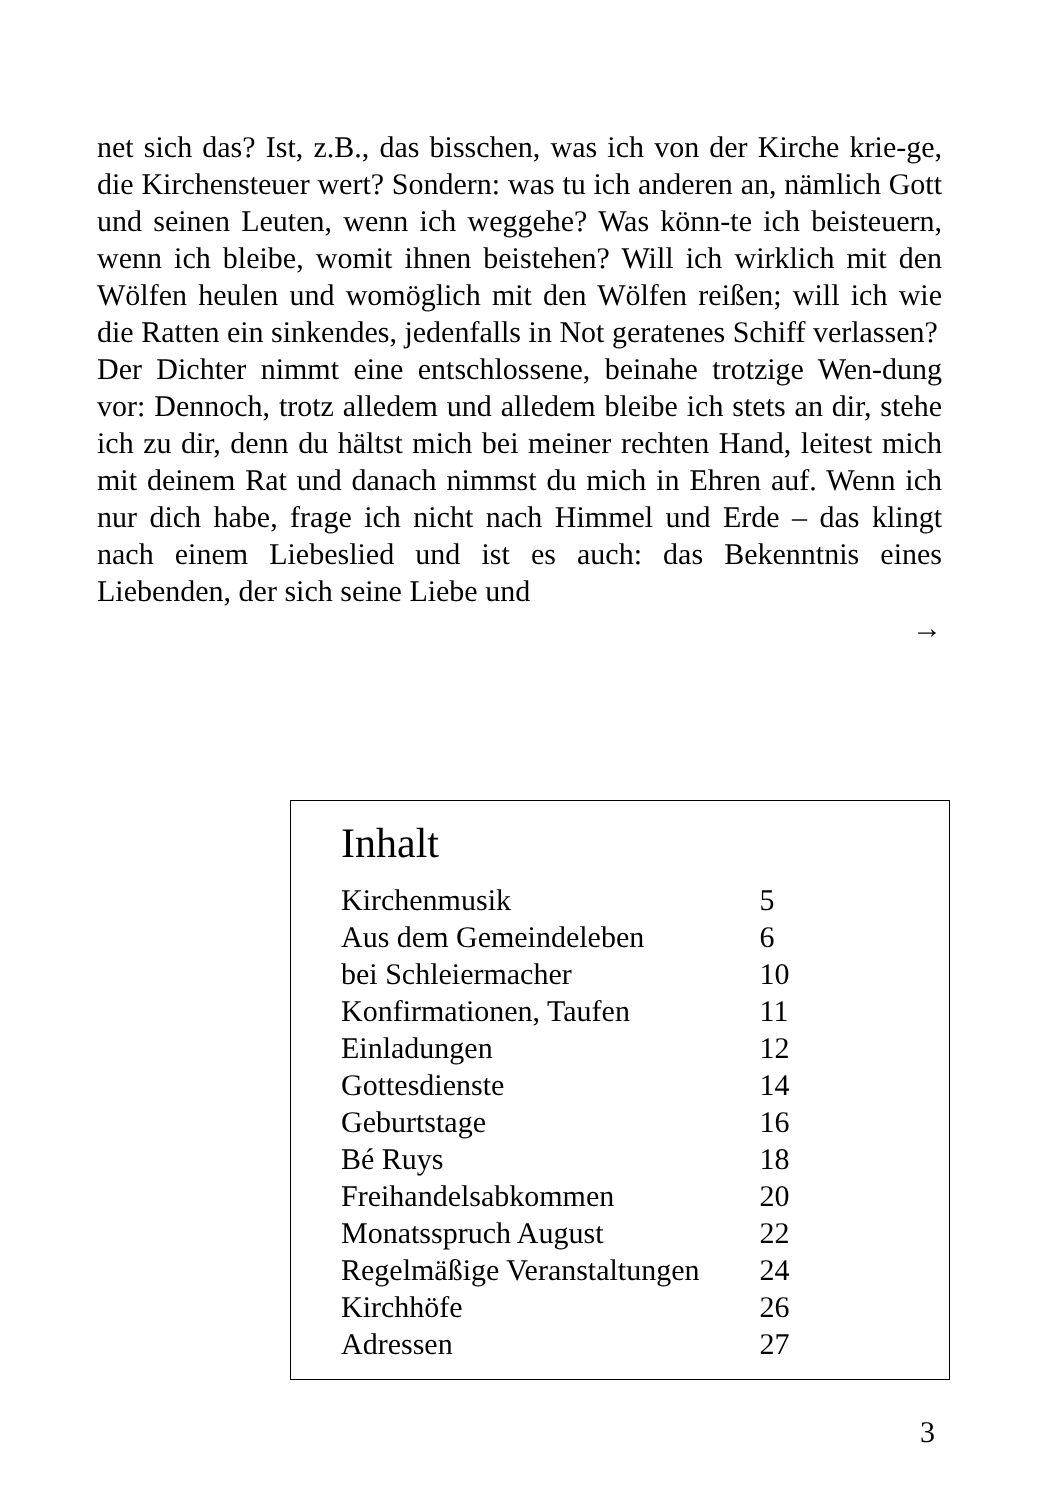net sich das? Ist, z.B., das bisschen, was ich von der Kirche krie-ge, die Kirchensteuer wert? Sondern: was tu ich anderen an, nämlich Gott und seinen Leuten, wenn ich weggehe? Was könn-te ich beisteuern, wenn ich bleibe, womit ihnen beistehen? Will ich wirklich mit den Wölfen heulen und womöglich mit den Wölfen reißen; will ich wie die Ratten ein sinkendes, jedenfalls in Not geratenes Schiff verlassen?
Der Dichter nimmt eine entschlossene, beinahe trotzige Wen-dung vor: Dennoch, trotz alledem und alledem bleibe ich stets an dir, stehe ich zu dir, denn du hältst mich bei meiner rechten Hand, leitest mich mit deinem Rat und danach nimmst du mich in Ehren auf. Wenn ich nur dich habe, frage ich nicht nach Himmel und Erde – das klingt nach einem Liebeslied und ist es auch: das Bekenntnis eines Liebenden, der sich seine Liebe und
→
Inhalt
| Kirchenmusik | 5 |
| Aus dem Gemeindeleben | 6 |
| bei Schleiermacher | 10 |
| Konfirmationen, Taufen | 11 |
| Einladungen | 12 |
| Gottesdienste | 14 |
| Geburtstage | 16 |
| Bé Ruys | 18 |
| Freihandelsabkommen | 20 |
| Monatsspruch August | 22 |
| Regelmäßige Veranstaltungen | 24 |
| Kirchhöfe | 26 |
| Adressen | 27 |
3